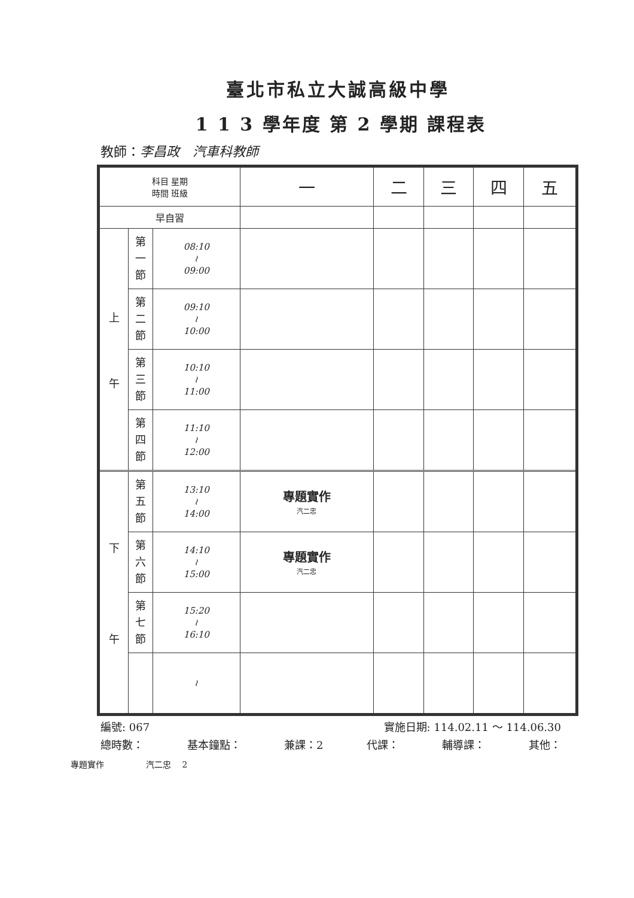臺北市私立大誠高級中學
1 1 3 學年度 第 2 學期 課程表
教師：李昌政　汽車科教師
| 科目 星期 時間 班級 | | | 一 | 二 | 三 | 四 | 五 |
| --- | --- | --- | --- | --- | --- | --- | --- |
| 早自習 | | | | | | | |
| 上 午 | 第 一 節 | 08:10 ≀ 09:00 | | | | | |
| | 第 二 節 | 09:10 ≀ 10:00 | | | | | |
| | 第 三 節 | 10:10 ≀ 11:00 | | | | | |
| | 第 四 節 | 11:10 ≀ 12:00 | | | | | |
| 下 午 | 第 五 節 | 13:10 ≀ 14:00 | 專題實作 汽二忠 | | | | |
| | 第 六 節 | 14:10 ≀ 15:00 | 專題實作 汽二忠 | | | | |
| | 第 七 節 | 15:20 ≀ 16:10 | | | | | |
| | | ≀ | | | | | |
編號: 067 實施日期: 114.02.11 ～ 114.06.30
總時數： 基本鐘點： 兼課：2 代課： 輔導課： 其他：
專題實作　　　　　汽二忠　 2